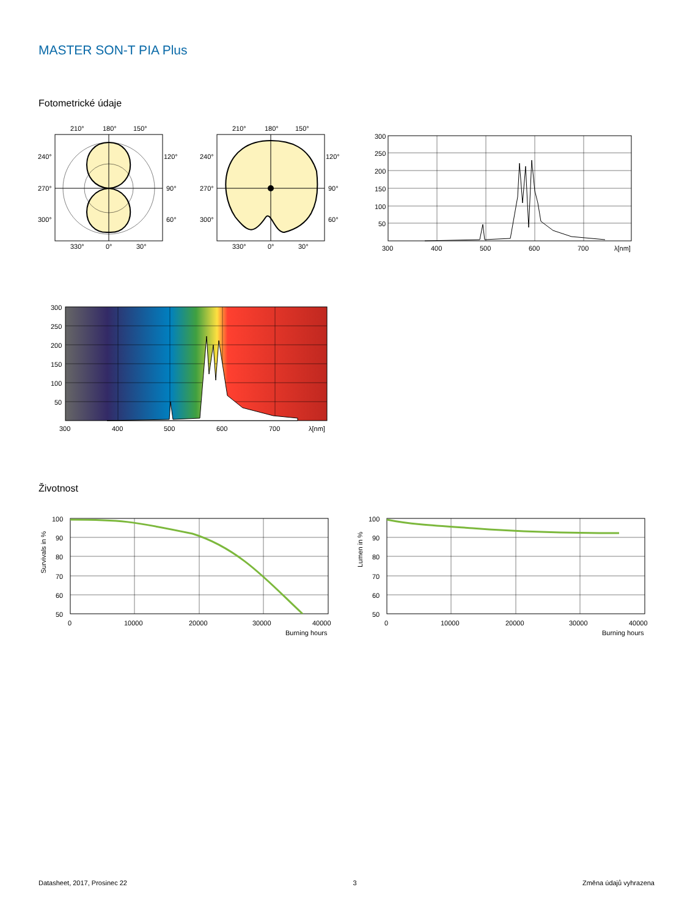MASTER SON-T PIA Plus
Fotometrické údaje
210°
180°
150°
240°
120°
270°
90°
300°
60°
330°
0°
30°
210°
180°
150°
240°
120°
270°
90°
300°
60°
330°
0°
30°
300
250
200
150
100
50
300
400
500
600
700
λ[nm]
300
250
200
150
100
50
300
400
500
600
700
λ[nm]
Životnost
100
90
80
70
60
50
0
10000
20000
30000
40000
Burning hours
Survivals in %
100
90
80
70
60
50
0
10000
20000
30000
40000
Burning hours
Lumen in %
Datasheet, 2017, Prosinec 22 3 Změna údajů vyhrazena